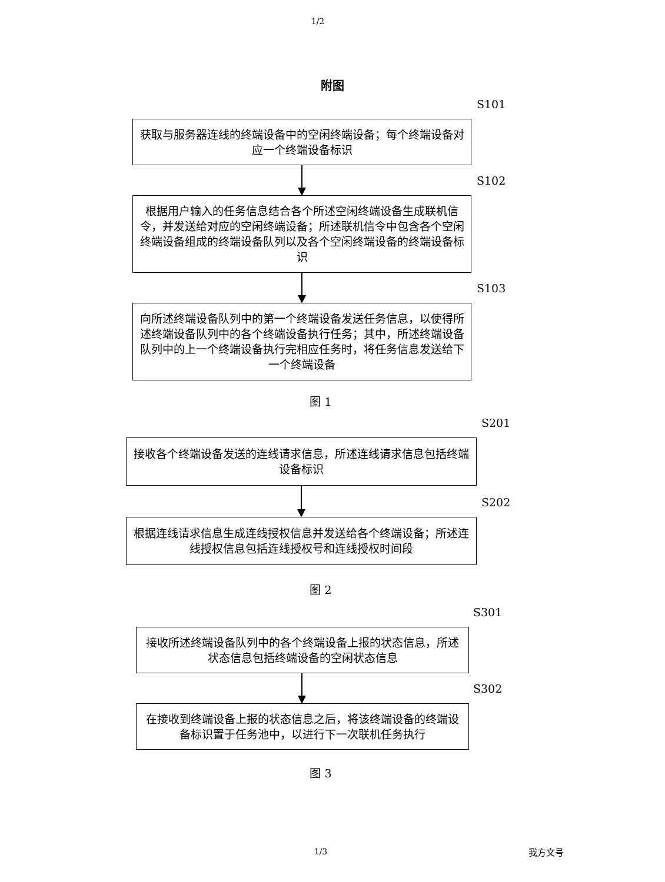1/2
附图
S101
获取与服务器连线的终端设备中的空闲终端设备；每个终端设备对应一个终端设备标识
S102
根据用户输入的任务信息结合各个所述空闲终端设备生成联机信令，并发送给对应的空闲终端设备；所述联机信令中包含各个空闲终端设备组成的终端设备队列以及各个空闲终端设备的终端设备标识
S103
向所述终端设备队列中的第一个终端设备发送任务信息，以使得所述终端设备队列中的各个终端设备执行任务；其中，所述终端设备队列中的上一个终端设备执行完相应任务时，将任务信息发送给下一个终端设备
图 1
S201
接收各个终端设备发送的连线请求信息，所述连线请求信息包括终端设备标识
S202
根据连线请求信息生成连线授权信息并发送给各个终端设备；所述连线授权信息包括连线授权号和连线授权时间段
图 2
S301
接收所述终端设备队列中的各个终端设备上报的状态信息，所述状态信息包括终端设备的空闲状态信息
S302
在接收到终端设备上报的状态信息之后，将该终端设备的终端设备标识置于任务池中，以进行下一次联机任务执行
图 3
1/3 我方文号